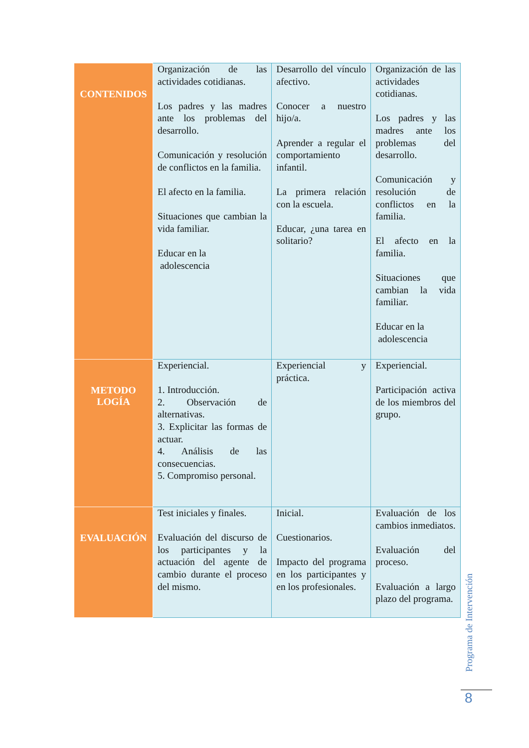| CONTENIDOS | Organización de las actividades cotidianas. Los padres y las madres ante los problemas del desarrollo. Comunicación y resolución de conflictos en la familia. El afecto en la familia. Situaciones que cambian la vida familiar. Educar en la adolescencia | Desarrollo del vínculo afectivo. Conocer a nuestro hijo/a. Aprender a regular el comportamiento infantil. La primera relación con la escuela. Educar, ¿una tarea en solitario? | Organización de las actividades cotidianas. Los padres y las madres ante los problemas del desarrollo. Comunicación y resolución de conflictos en la familia. El afecto en la familia. Situaciones que cambian la vida familiar. Educar en la adolescencia |
| METODO LOGÍA | Experiencial. 1. Introducción. 2. Observación de alternativas. 3. Explicitar las formas de actuar. 4. Análisis de las consecuencias. 5. Compromiso personal. | Experiencial y práctica. | Experiencial. Participación activa de los miembros del grupo. |
| EVALUACIÓN | Test iniciales y finales. Evaluación del discurso de los participantes y la actuación del agente de cambio durante el proceso del mismo. | Inicial. Cuestionarios. Impacto del programa en los participantes y en los profesionales. | Evaluación de los cambios inmediatos. Evaluación del proceso. Evaluación a largo plazo del programa. |
Programa de Intervención
8